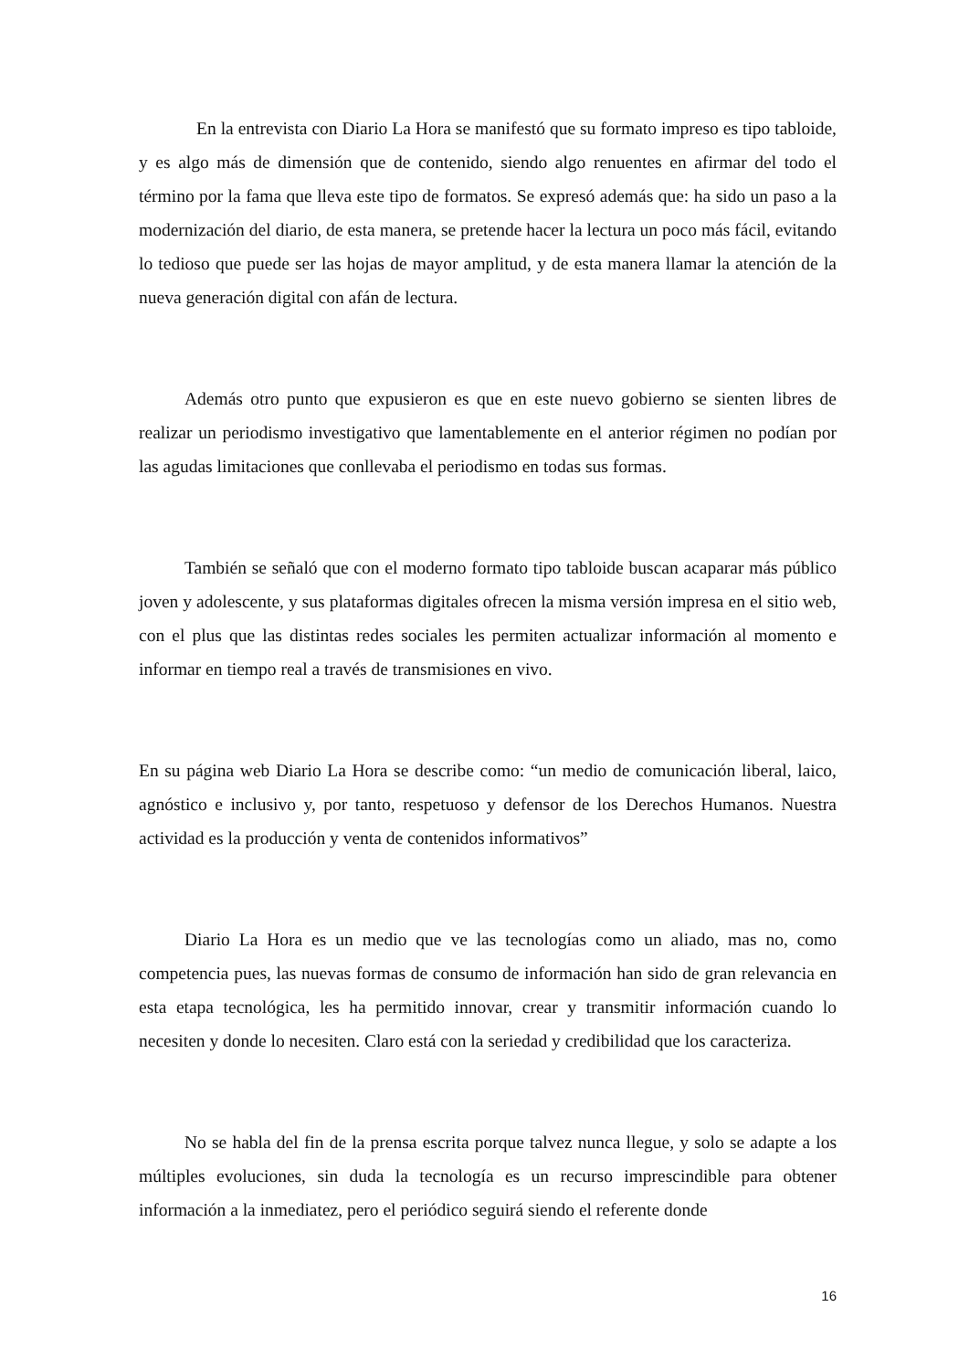En la entrevista con Diario La Hora se manifestó que su formato impreso es tipo tabloide, y es algo más de dimensión que de contenido, siendo algo renuentes en afirmar del todo el término por la fama que lleva este tipo de formatos. Se expresó además que: ha sido un paso a la modernización del diario, de esta manera, se pretende hacer la lectura un poco más fácil, evitando lo tedioso que puede ser las hojas de mayor amplitud, y de esta manera llamar la atención de la nueva generación digital con afán de lectura.
Además otro punto que expusieron es que en este nuevo gobierno se sienten libres de realizar un periodismo investigativo que lamentablemente en el anterior régimen no podían por las agudas limitaciones que conllevaba el periodismo en todas sus formas.
También se señaló que con el moderno formato tipo tabloide buscan acaparar más público joven y adolescente, y sus plataformas digitales ofrecen la misma versión impresa en el sitio web, con el plus que las distintas redes sociales les permiten actualizar información al momento e informar en tiempo real a través de transmisiones en vivo.
En su página web Diario La Hora se describe como: “un medio de comunicación liberal, laico, agnóstico e inclusivo y, por tanto, respetuoso y defensor de los Derechos Humanos. Nuestra actividad es la producción y venta de contenidos informativos”
Diario La Hora es un medio que ve las tecnologías como un aliado, mas no, como competencia pues, las nuevas formas de consumo de información han sido de gran relevancia en esta etapa tecnológica, les ha permitido innovar, crear y transmitir información cuando lo necesiten y donde lo necesiten. Claro está con la seriedad y credibilidad que los caracteriza.
No se habla del fin de la prensa escrita porque talvez nunca llegue, y solo se adapte a los múltiples evoluciones, sin duda la tecnología es un recurso imprescindible para obtener información a la inmediatez, pero el periódico seguirá siendo el referente donde
16